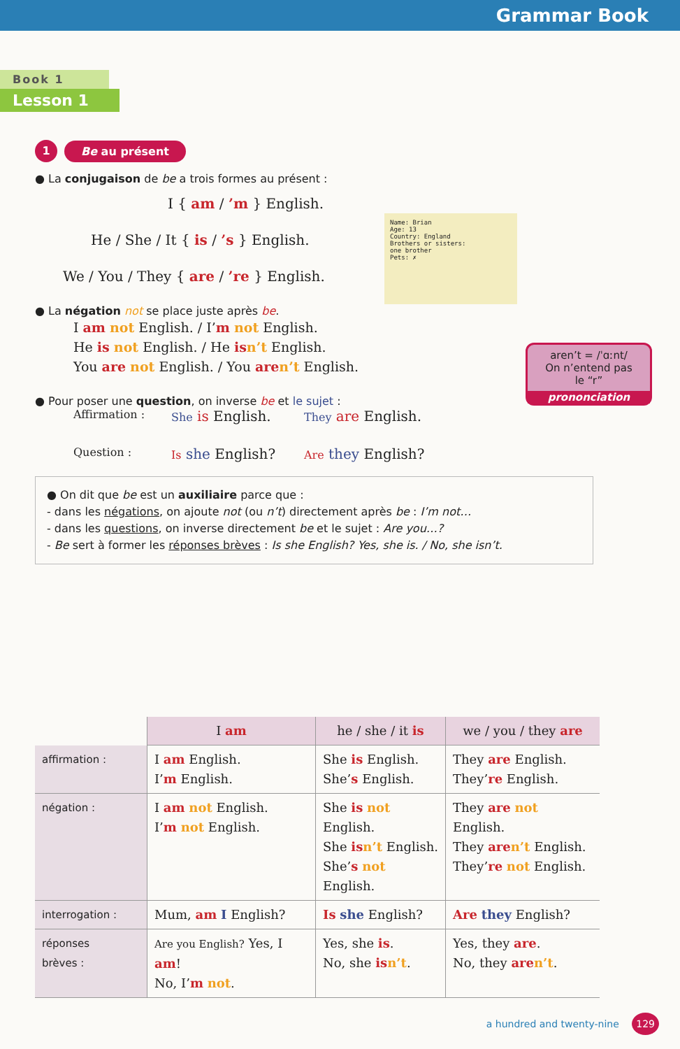Grammar Book
Book 1
Lesson 1
1 Be au présent
● La conjugaison de be a trois formes au présent :
I { am / ’m } English.
He / She / It { is / ’s } English.
We / You / They { are / ’re } English.
Name: Brian
Age: 13
Country: England
Brothers or sisters:
one brother
Pets: ✗
● La négation not se place juste après be.
I am not English. / I’m not English.
He is not English. / He is n’t English.
You are not English. / You are n’t English.
aren’t = /ˈɑːnt/
On n’entend pas
le “r”
prononciation
● Pour poser une question, on inverse be et le sujet :
Affirmation : She is English. They are English. Question : Is she English? Are they English?
● On dit que be est un auxiliaire parce que :
- dans les négations, on ajoute not (ou n’t) directement après be : I’m not…
- dans les questions, on inverse directement be et le sujet : Are you…?
- Be sert à former les réponses brèves : Is she English? Yes, she is. / No, she isn’t.
| | I am | he / she / it is | we / you / they are |
| --- | --- | --- | --- |
| affirmation : | I am English. I’ m English. | She is English. She’ s English. | They are English. They’ re English. |
| négation : | I am not English. I’ m not English. | She is not English. She is n’t English. She’ s not English. | They are not English. They are n’t English. They’ re not English. |
| interrogation : | Mum, am I English? | Is she English? | Are they English? |
| réponses brèves : | Are you English? Yes, I am ! No, I’ m not . | Yes, she is . No, she is n’t . | Yes, they are . No, they are n’t . |
a hundred and twenty-nine 129